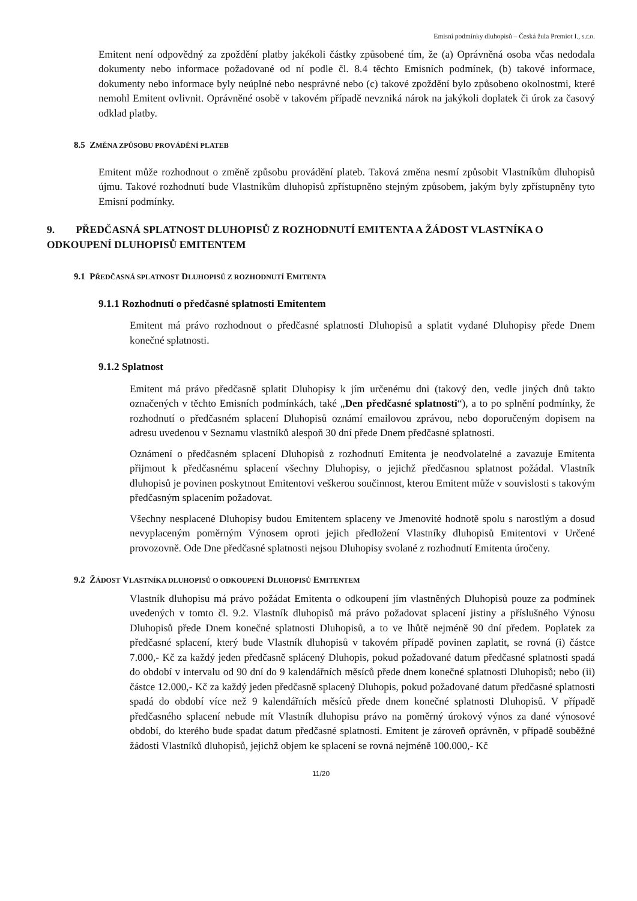Emisní podmínky dluhopisů – Česká žula Premiot I., s.r.o.
Emitent není odpovědný za zpoždění platby jakékoli částky způsobené tím, že (a) Oprávněná osoba včas nedodala dokumenty nebo informace požadované od ní podle čl. 8.4 těchto Emisních podmínek, (b) takové informace, dokumenty nebo informace byly neúplné nebo nesprávné nebo (c) takové zpoždění bylo způsobeno okolnostmi, které nemohl Emitent ovlivnit. Oprávněné osobě v takovém případě nevzniká nárok na jakýkoli doplatek či úrok za časový odklad platby.
8.5 ZMĚNA ZPŮSOBU PROVÁDĚNÍ PLATEB
Emitent může rozhodnout o změně způsobu provádění plateb. Taková změna nesmí způsobit Vlastníkům dluhopisů újmu. Takové rozhodnutí bude Vlastníkům dluhopisů zpřístupněno stejným způsobem, jakým byly zpřístupněny tyto Emisní podmínky.
9. PŘEDČASNÁ SPLATNOST DLUHOPISŮ Z ROZHODNUTÍ EMITENTA A ŽÁDOST VLASTNÍKA O ODKOUPENÍ DLUHOPISŮ EMITENTEM
9.1 PŘEDČASNÁ SPLATNOST DLUHOPISŮ Z ROZHODNUTÍ EMITENTA
9.1.1 Rozhodnutí o předčasné splatnosti Emitentem
Emitent má právo rozhodnout o předčasné splatnosti Dluhopisů a splatit vydané Dluhopisy přede Dnem konečné splatnosti.
9.1.2 Splatnost
Emitent má právo předčasně splatit Dluhopisy k jím určenému dni (takový den, vedle jiných dnů takto označených v těchto Emisních podmínkách, také „Den předčasné splatnosti“), a to po splnění podmínky, že rozhodnutí o předčasném splacení Dluhopisů oznámí emailovou zprávou, nebo doporučeným dopisem na adresu uvedenou v Seznamu vlastníků alespoň 30 dní přede Dnem předčasné splatnosti.
Oznámení o předčasném splacení Dluhopisů z rozhodnutí Emitenta je neodvolatelné a zavazuje Emitenta přijmout k předčasnému splacení všechny Dluhopisy, o jejichž předčasnou splatnost požádal. Vlastník dluhopisů je povinen poskytnout Emitentovi veškerou součinnost, kterou Emitent může v souvislosti s takovým předčasným splacením požadovat.
Všechny nesplacené Dluhopisy budou Emitentem splaceny ve Jmenovité hodnotě spolu s narostlým a dosud nevyplaceným poměrným Výnosem oproti jejich předložení Vlastníky dluhopisů Emitentovi v Určené provozovně. Ode Dne předčasné splatnosti nejsou Dluhopisy svolané z rozhodnutí Emitenta úročeny.
9.2 ŽÁDOST VLASTNÍKA DLUHOPISŮ O ODKOUPENÍ DLUHOPISŮ EMITENTEM
Vlastník dluhopisu má právo požádat Emitenta o odkoupení jím vlastněných Dluhopisů pouze za podmínek uvedených v tomto čl. 9.2. Vlastník dluhopisů má právo požadovat splacení jistiny a příslušného Výnosu Dluhopisů přede Dnem konečné splatnosti Dluhopisů, a to ve lhůtě nejméně 90 dní předem. Poplatek za předčasné splacení, který bude Vlastník dluhopisů v takovém případě povinen zaplatit, se rovná (i) částce 7.000,- Kč za každý jeden předčasně splácený Dluhopis, pokud požadované datum předčasné splatnosti spadá do období v intervalu od 90 dní do 9 kalendářních měsíců přede dnem konečné splatnosti Dluhopisů; nebo (ii) částce 12.000,- Kč za každý jeden předčasně splacený Dluhopis, pokud požadované datum předčasné splatnosti spadá do období více než 9 kalendářních měsíců přede dnem konečné splatnosti Dluhopisů. V případě předčasného splacení nebude mít Vlastník dluhopisu právo na poměrný úrokový výnos za dané výnosové období, do kterého bude spadat datum předčasné splatnosti. Emitent je zároveň oprávněn, v případě souběžné žádosti Vlastníků dluhopisů, jejichž objem ke splacení se rovná nejméně 100.000,- Kč
11/20